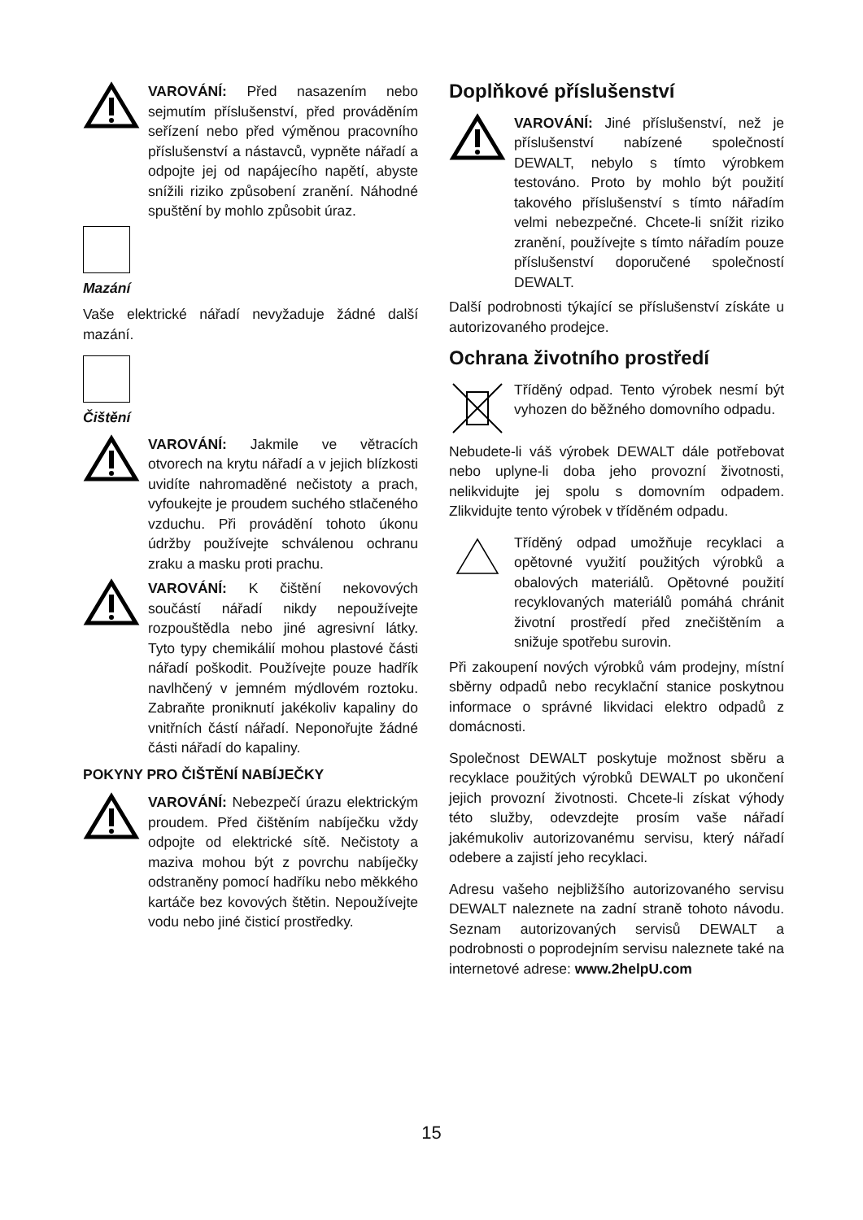VAROVÁNÍ: Před nasazením nebo sejmutím příslušenství, před prováděním seřízení nebo před výměnou pracovního příslušenství a nástavců, vypněte nářadí a odpojte jej od napájecího napětí, abyste snížili riziko způsobení zranění. Náhodné spuštění by mohlo způsobit úraz.
Mazání
Vaše elektrické nářadí nevyžaduje žádné další mazání.
Čištění
VAROVÁNÍ: Jakmile ve větracích otvorech na krytu nářadí a v jejich blízkosti uvidíte nahromaděné nečistoty a prach, vyfoukejte je proudem suchého stlačeného vzduchu. Při provádění tohoto úkonu údržby používejte schválenou ochranu zraku a masku proti prachu.
VAROVÁNÍ: K čištění nekovových součástí nářadí nikdy nepoužívejte rozpouštědla nebo jiné agresivní látky. Tyto typy chemikálií mohou plastové části nářadí poškodit. Používejte pouze hadřík navlhčený v jemném mýdlovém roztoku. Zabraňte proniknutí jakékoliv kapaliny do vnitřních částí nářadí. Neponořujte žádné části nářadí do kapaliny.
POKYNY PRO ČIŠTĚNÍ NABÍJEČKY
VAROVÁNÍ: Nebezpečí úrazu elektrickým proudem. Před čištěním nabíječku vždy odpojte od elektrické sítě. Nečistoty a maziva mohou být z povrchu nabíječky odstraněny pomocí hadříku nebo měkkého kartáče bez kovových štětin. Nepoužívejte vodu nebo jiné čisticí prostředky.
Doplňkové příslušenství
VAROVÁNÍ: Jiné příslušenství, než je příslušenství nabízené společností DEWALT, nebylo s tímto výrobkem testováno. Proto by mohlo být použití takového příslušenství s tímto nářadím velmi nebezpečné. Chcete-li snížit riziko zranění, používejte s tímto nářadím pouze příslušenství doporučené společností DEWALT.
Další podrobnosti týkající se příslušenství získáte u autorizovaného prodejce.
Ochrana životního prostředí
Tříděný odpad. Tento výrobek nesmí být vyhozen do běžného domovního odpadu.
Nebudete-li váš výrobek DEWALT dále potřebovat nebo uplyne-li doba jeho provozní životnosti, nelikvidujte jej spolu s domovním odpadem. Zlikvidujte tento výrobek v tříděném odpadu.
Tříděný odpad umožňuje recyklaci a opětovné využití použitých výrobků a obalových materiálů. Opětovné použití recyklovaných materiálů pomáhá chránit životní prostředí před znečištěním a snižuje spotřebu surovin.
Při zakoupení nových výrobků vám prodejny, místní sběrny odpadů nebo recyklační stanice poskytnou informace o správné likvidaci elektro odpadů z domácnosti.
Společnost DEWALT poskytuje možnost sběru a recyklace použitých výrobků DEWALT po ukončení jejich provozní životnosti. Chcete-li získat výhody této služby, odevzdejte prosím vaše nářadí jakémukoliv autorizovanému servisu, který nářadí odebere a zajistí jeho recyklaci.
Adresu vašeho nejbližšího autorizovaného servisu DEWALT naleznete na zadní straně tohoto návodu. Seznam autorizovaných servisů DEWALT a podrobnosti o poprodejním servisu naleznete také na internetové adrese: www.2helpU.com
15